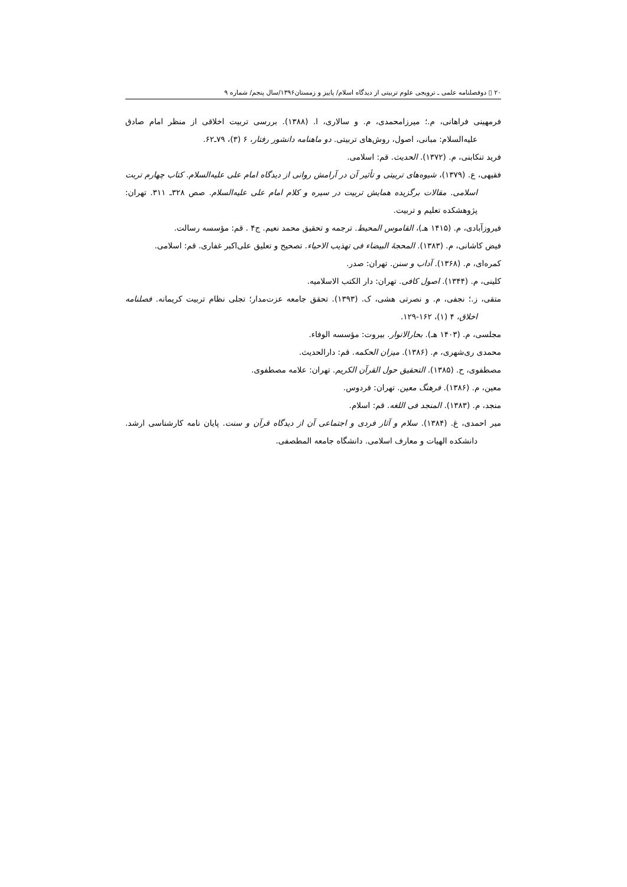۲۰ ▯ دوفصلنامه علمی ـ ترویجی علوم تربیتی از دیدگاه اسلام/ پاییز و زمستان۱۳۹۶/سال پنجم/ شماره ۹
فرمهینی فراهانی، م.؛ میرزامحمدی، م. و سالاری، ا. (۱۳۸۸). بررسی تربیت اخلاقی از منظر امام صادق عليه‌السلام: مبانی، اصول، روش‌های تربیتی. دو ماهنامه دانشور رفتار، ۶ (۳)، ۷۹ـ۶۲.
فرید تنکابنی، م. (۱۳۷۲). الحدیث. قم: اسلامی.
فقیهی، ع. (۱۳۷۹)، شیوه‌های تربیتی و تأثیر آن در آرامش روانی از دیدگاه امام علی عليه‌السلام. کتاب چهارم تربت اسلامی. مقالات برگزیده همایش تربیت در سیره و کلام امام علی عليه‌السلام. صص ۳۲۸ـ ۳۱۱. تهران: پژوهشکده تعلیم و تربیت.
فیروزآبادی، م. (۱۴۱۵ هـ)، القاموس المحیط. ترجمه و تحقیق محمد نعیم. ج۴ . قم: مؤسسه رسالت.
فیض کاشانی، م. (۱۳۸۳). المحجهٔ البیضاء فی تهذیب الاحیاء. تصحیح و تعلیق علی‌اکبر غفاری. قم: اسلامی.
کمره‌ای، م. (۱۳۶۸). آداب و سنن. تهران: صدر.
کلینی، م. (۱۳۴۴). اصول کافی. تهران: دار الکتب الاسلامیه.
متقی، ز.؛ نجفی، م. و نصرتی هشی، ک. (۱۳۹۳). تحقق جامعه عزت‌مدار؛ تجلی نظام تربیت کریمانه. فصلنامه اخلاق، ۴ (۱)، ۱۶۲-۱۲۹.
مجلسی، م. (۱۴۰۳ هـ). بحارالانوار. بیروت: مؤسسه الوفاء.
محمدی ری‌شهری، م. (۱۳۸۶). میزان الحکمه. قم: دارالحدیث.
مصطفوی، ح. (۱۳۸۵). التحقیق حول القرآن الکریم. تهران: علامه مصطفوی.
معین، م. (۱۳۸۶). فرهنگ معین. تهران: فردوس.
منجد، م. (۱۳۸۳). المنجد فی اللغه. قم: اسلام.
میر احمدی، غ. (۱۳۸۴). سلام و آثار فردی و اجتماعی آن از دیدگاه قرآن و سنت. پایان نامه کارشناسی ارشد. دانشکده الهیات و معارف اسلامی. دانشگاه جامعه المطصفی.